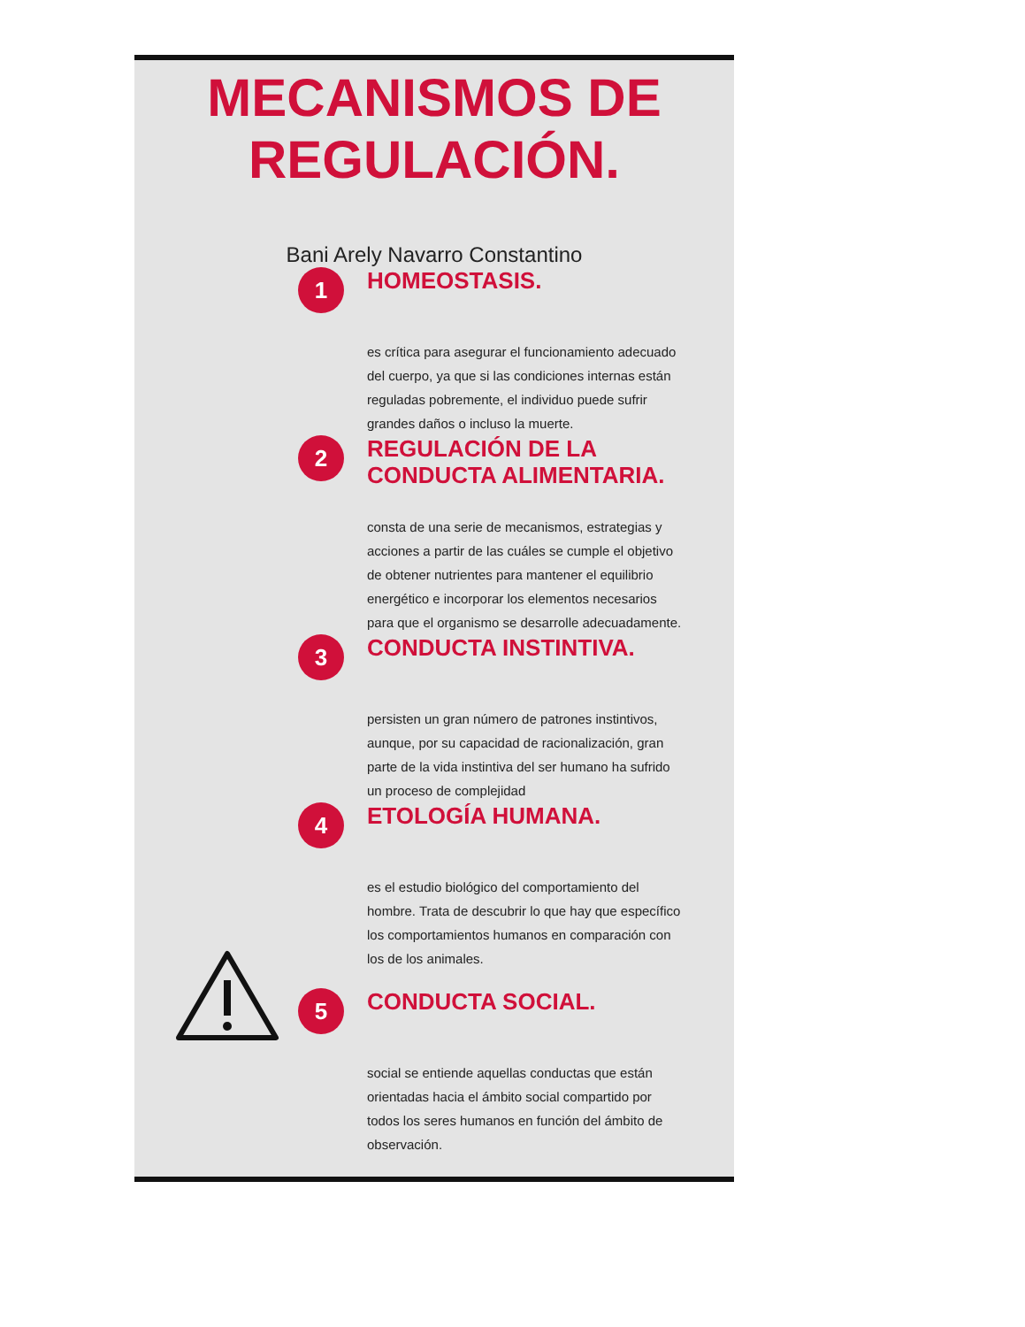MECANISMOS DE
REGULACIÓN.
Bani Arely Navarro Constantino
1
HOMEOSTASIS.
es crítica para asegurar el funcionamiento adecuado del cuerpo, ya que si las condiciones internas están reguladas pobremente, el individuo puede sufrir grandes daños o incluso la muerte.
2
REGULACIÓN DE LA
CONDUCTA ALIMENTARIA.
consta de una serie de mecanismos, estrategias y acciones a partir de las cuáles se cumple el objetivo de obtener nutrientes para mantener el equilibrio energético e incorporar los elementos necesarios para que el organismo se desarrolle adecuadamente.
3
CONDUCTA INSTINTIVA.
persisten un gran número de patrones instintivos, aunque, por su capacidad de racionalización, gran parte de la vida instintiva del ser humano ha sufrido un proceso de complejidad
4
ETOLOGÍA HUMANA.
es el estudio biológico del comportamiento del hombre. Trata de descubrir lo que hay que específico los comportamientos humanos en comparación con los de los animales.
5
CONDUCTA SOCIAL.
social se entiende aquellas conductas que están orientadas hacia el ámbito social compartido por todos los seres humanos en función del ámbito de observación.